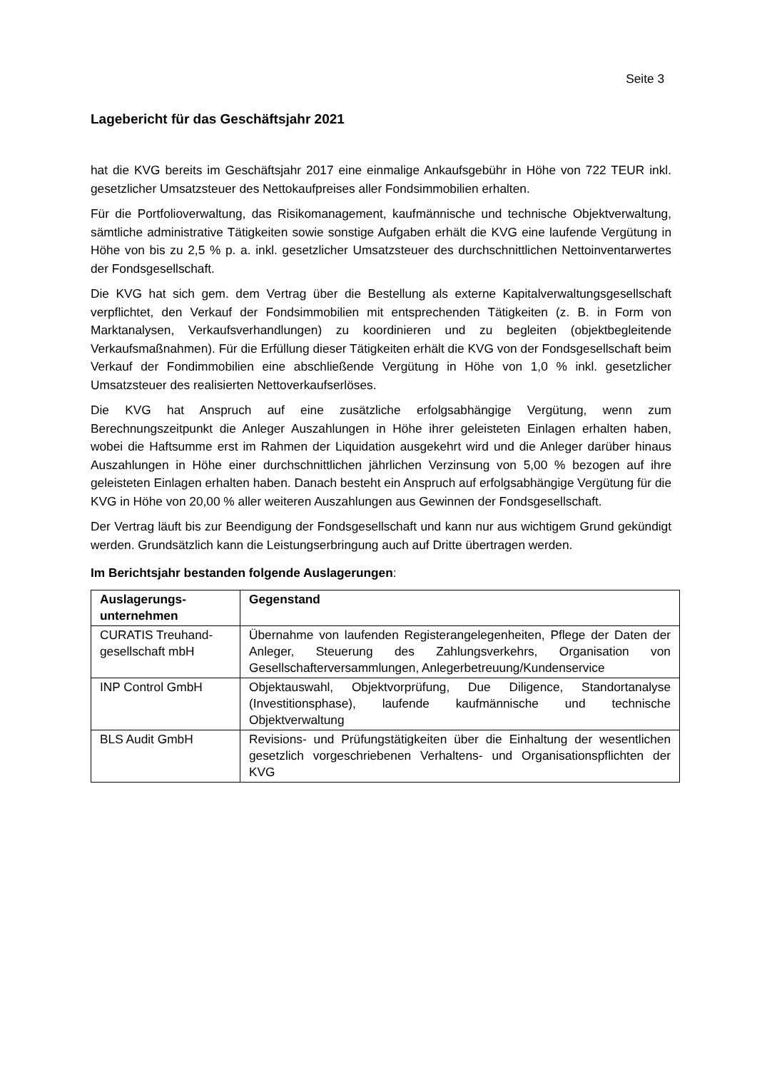Seite 3
Lagebericht für das Geschäftsjahr 2021
hat die KVG bereits im Geschäftsjahr 2017 eine einmalige Ankaufsgebühr in Höhe von 722 TEUR inkl. gesetzlicher Umsatzsteuer des Nettokaufpreises aller Fondsimmobilien erhalten.
Für die Portfolioverwaltung, das Risikomanagement, kaufmännische und technische Objektverwaltung, sämtliche administrative Tätigkeiten sowie sonstige Aufgaben erhält die KVG eine laufende Vergütung in Höhe von bis zu 2,5 % p. a. inkl. gesetzlicher Umsatzsteuer des durchschnittlichen Nettoinventarwertes der Fondsgesellschaft.
Die KVG hat sich gem. dem Vertrag über die Bestellung als externe Kapitalverwaltungsgesellschaft verpflichtet, den Verkauf der Fondsimmobilien mit entsprechenden Tätigkeiten (z. B. in Form von Marktanalysen, Verkaufsverhandlungen) zu koordinieren und zu begleiten (objektbegleitende Verkaufsmaßnahmen). Für die Erfüllung dieser Tätigkeiten erhält die KVG von der Fondsgesellschaft beim Verkauf der Fondimmobilien eine abschließende Vergütung in Höhe von 1,0 % inkl. gesetzlicher Umsatzsteuer des realisierten Nettoverkaufserlöses.
Die KVG hat Anspruch auf eine zusätzliche erfolgsabhängige Vergütung, wenn zum Berechnungszeitpunkt die Anleger Auszahlungen in Höhe ihrer geleisteten Einlagen erhalten haben, wobei die Haftsumme erst im Rahmen der Liquidation ausgekehrt wird und die Anleger darüber hinaus Auszahlungen in Höhe einer durchschnittlichen jährlichen Verzinsung von 5,00 % bezogen auf ihre geleisteten Einlagen erhalten haben. Danach besteht ein Anspruch auf erfolgsabhängige Vergütung für die KVG in Höhe von 20,00 % aller weiteren Auszahlungen aus Gewinnen der Fondsgesellschaft.
Der Vertrag läuft bis zur Beendigung der Fondsgesellschaft und kann nur aus wichtigem Grund gekündigt werden. Grundsätzlich kann die Leistungserbringung auch auf Dritte übertragen werden.
Im Berichtsjahr bestanden folgende Auslagerungen:
| Auslagerungs- unternehmen | Gegenstand |
| --- | --- |
| CURATIS Treuhand- gesellschaft mbH | Übernahme von laufenden Registerangelegenheiten, Pflege der Daten der Anleger, Steuerung des Zahlungsverkehrs, Organisation von Gesellschafterversammlungen, Anlegerbetreuung/Kundenservice |
| INP Control GmbH | Objektauswahl, Objektvorprüfung, Due Diligence, Standortanalyse (Investitionsphase), laufende kaufmännische und technische Objektverwaltung |
| BLS Audit GmbH | Revisions- und Prüfungstätigkeiten über die Einhaltung der wesentlichen gesetzlich vorgeschriebenen Verhaltens- und Organisationspflichten der KVG |